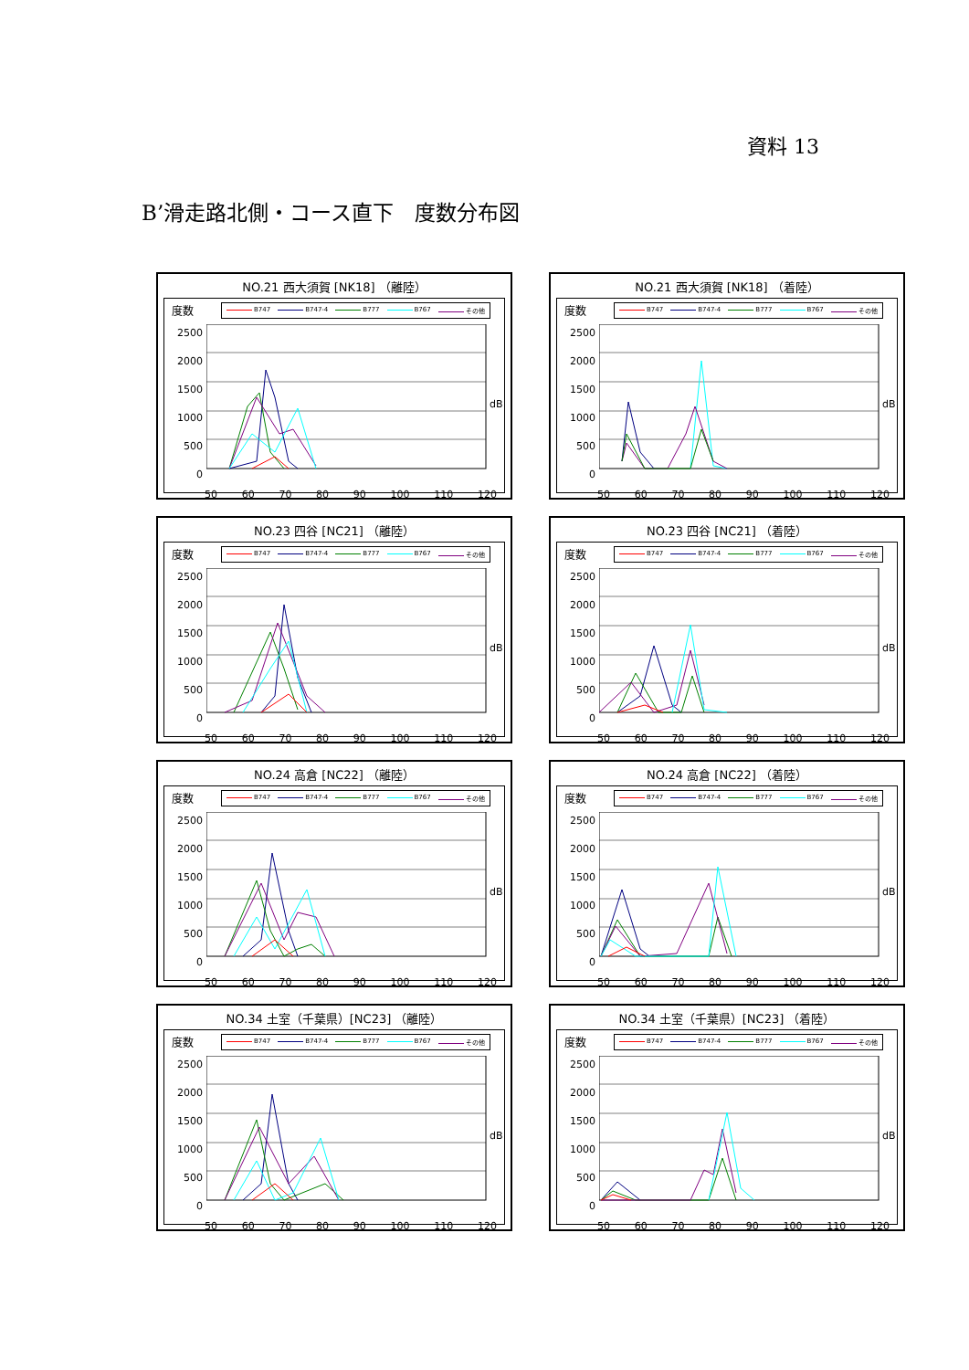資料 13
B’滑走路北側・コース直下　度数分布図
NO.21 西大須賀 [NK18] （離陸）
度数
B747 B747-4 B777 B767 その他
2500
2000
1500
1000
500
0
dB
50 60 70 80 90 100 110 120
NO.21 西大須賀 [NK18] （着陸）
度数
B747 B747-4 B777 B767 その他
2500
2000
1500
1000
500
0
dB
50 60 70 80 90 100 110 120
NO.23 四谷 [NC21] （離陸）
度数
B747 B747-4 B777 B767 その他
2500
2000
1500
1000
500
0
dB
50 60 70 80 90 100 110 120
NO.23 四谷 [NC21] （着陸）
度数
B747 B747-4 B777 B767 その他
2500
2000
1500
1000
500
0
dB
50 60 70 80 90 100 110 120
NO.24 高倉 [NC22] （離陸）
度数
B747 B747-4 B777 B767 その他
2500
2000
1500
1000
500
0
dB
50 60 70 80 90 100 110 120
NO.24 高倉 [NC22] （着陸）
度数
B747 B747-4 B777 B767 その他
2500
2000
1500
1000
500
0
dB
50 60 70 80 90 100 110 120
NO.34 土室（千葉県）[NC23] （離陸）
度数
B747 B747-4 B777 B767 その他
2500
2000
1500
1000
500
0
dB
50 60 70 80 90 100 110 120
NO.34 土室（千葉県）[NC23] （着陸）
度数
B747 B747-4 B777 B767 その他
2500
2000
1500
1000
500
0
dB
50 60 70 80 90 100 110 120